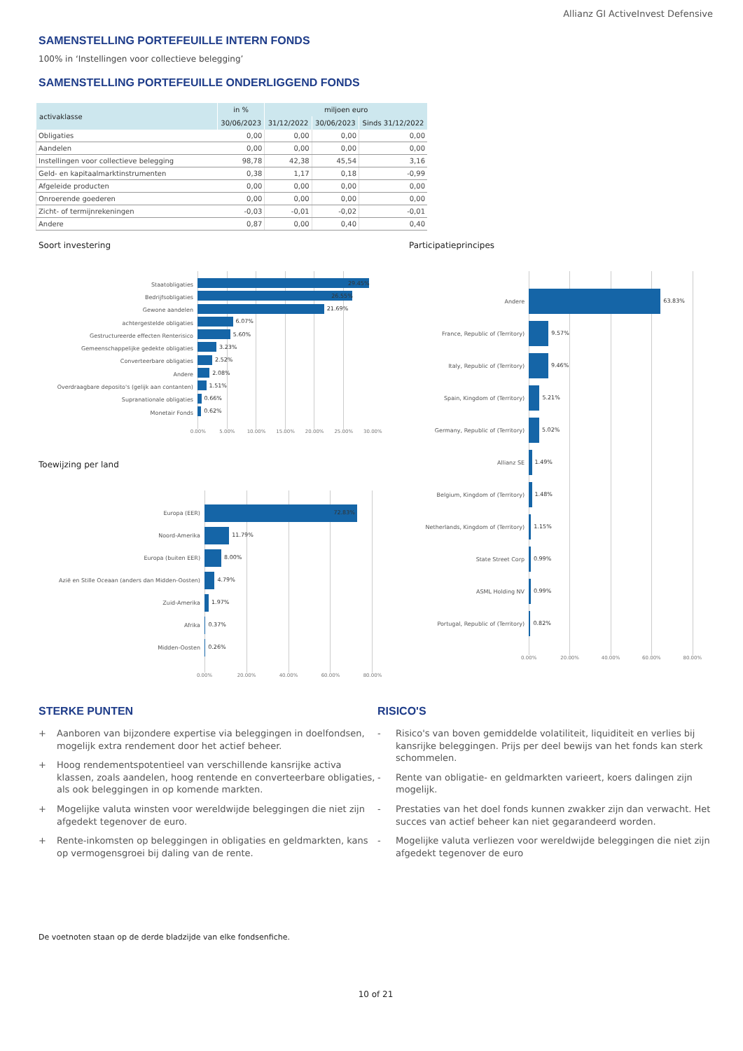Allianz GI ActiveInvest Defensive
SAMENSTELLING PORTEFEUILLE INTERN FONDS
100% in ‘Instellingen voor collectieve belegging’
SAMENSTELLING PORTEFEUILLE ONDERLIGGEND FONDS
| activaklasse | in % | miljoen euro | | |
| --- | --- | --- | --- | --- |
| | 30/06/2023 | 31/12/2022 | 30/06/2023 | Sinds 31/12/2022 |
| Obligaties | 0,00 | 0,00 | 0,00 | 0,00 |
| Aandelen | 0,00 | 0,00 | 0,00 | 0,00 |
| Instellingen voor collectieve belegging | 98,78 | 42,38 | 45,54 | 3,16 |
| Geld- en kapitaalmarktinstrumenten | 0,38 | 1,17 | 0,18 | -0,99 |
| Afgeleide producten | 0,00 | 0,00 | 0,00 | 0,00 |
| Onroerende goederen | 0,00 | 0,00 | 0,00 | 0,00 |
| Zicht- of termijnrekeningen | -0,03 | -0,01 | -0,02 | -0,01 |
| Andere | 0,87 | 0,00 | 0,40 | 0,40 |
Soort investering
Staatobligaties
29.45%
Bedrijfsobligaties
26.55%
Gewone aandelen
21.69%
achtergestelde obligaties
6.07%
Gestructureerde effecten Renterisico
5.60%
Gemeenschappelijke gedekte obligaties
3.23%
Converteerbare obligaties
2.52%
Andere
2.08%
Overdraagbare deposito's (gelijk aan contanten)
1.51%
Supranationale obligaties
0.66%
Monetair Fonds
0.62%
0.00% 5.00% 10.00% 15.00% 20.00% 25.00% 30.00%
Toewijzing per land
Europa (EER)
72.83%
Noord-Amerika
11.79%
Europa (buiten EER)
8.00%
Azië en Stille Oceaan (anders dan Midden-Oosten)
4.79%
Zuid-Amerika
1.97%
Afrika
0.37%
Midden-Oosten
0.26%
0.00% 20.00% 40.00% 60.00% 80.00%
Participatieprincipes
Andere
63.83%
France, Republic of (Territory)
9.57%
Italy, Republic of (Territory)
9.46%
Spain, Kingdom of (Territory)
5.21%
Germany, Republic of (Territory)
5.02%
Allianz SE
1.49%
Belgium, Kingdom of (Territory)
1.48%
Netherlands, Kingdom of (Territory)
1.15%
State Street Corp
0.99%
ASML Holding NV
0.99%
Portugal, Republic of (Territory)
0.82%
0.00% 20.00% 40.00% 60.00% 80.00%
STERKE PUNTEN
+ Aanboren van bijzondere expertise via beleggingen in doelfondsen, mogelijk extra rendement door het actief beheer.
+ Hoog rendementspotentieel van verschillende kansrijke activa klassen, zoals aandelen, hoog rentende en converteerbare obligaties, als ook beleggingen in op komende markten.
+ Mogelijke valuta winsten voor wereldwijde beleggingen die niet zijn afgedekt tegenover de euro.
+ Rente-inkomsten op beleggingen in obligaties en geldmarkten, kans op vermogensgroei bij daling van de rente.
RISICO'S
- Risico's van boven gemiddelde volatiliteit, liquiditeit en verlies bij kansrijke beleggingen. Prijs per deel bewijs van het fonds kan sterk schommelen.
- Rente van obligatie- en geldmarkten varieert, koers dalingen zijn mogelijk.
- Prestaties van het doel fonds kunnen zwakker zijn dan verwacht. Het succes van actief beheer kan niet gegarandeerd worden.
- Mogelijke valuta verliezen voor wereldwijde beleggingen die niet zijn afgedekt tegenover de euro
De voetnoten staan op de derde bladzijde van elke fondsenfiche.
10 of 21